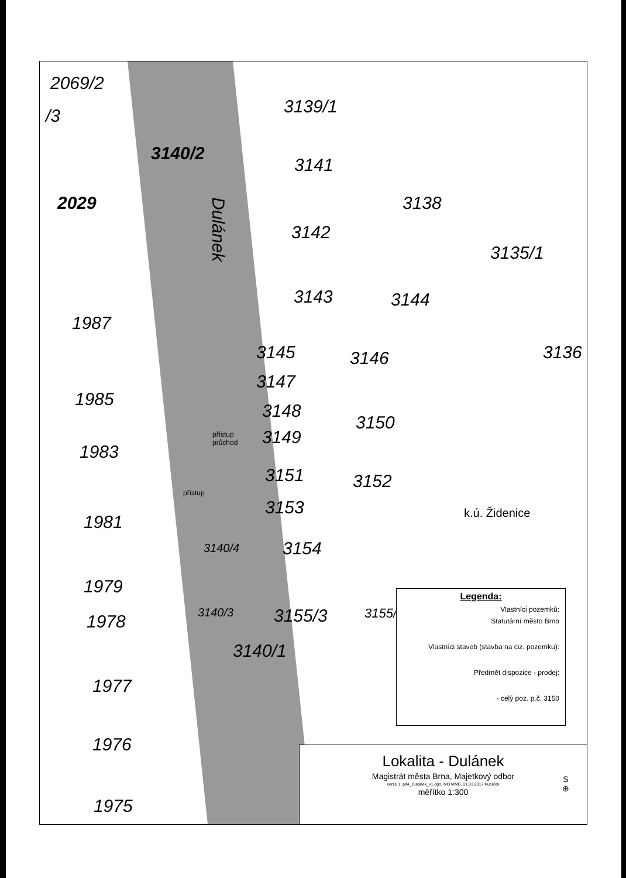2069/2
/3 3139/1
3140/2
3141
2029 3138
Dulánek 3142
3135/1
3143 3144
1987
3145 3146 3136
3147
1985
3148
3150
3149 přístup
průchod 1983
3151 3152
přístup
3153 k.ú. Židenice 1981
3154 3140/4
1979
3155/3 3155/ 3140/3
3140/1
1978
1977
1976
1975
Legenda:
Vlastníci pozemků:
Statutární město Brno
Vlastníci staveb (stavba na ciz. pozemku):
Předmět dispozice - prodej:
- celý poz. p.č. 3150
Lokalita - Dulánek
Magistrát města Brna, Majetkový odbor
verze 1, plt4_Dulanek_v1.dgn, MO MMB, 01.03.2017 Kubíček
měřítko 1:300
S
⊕